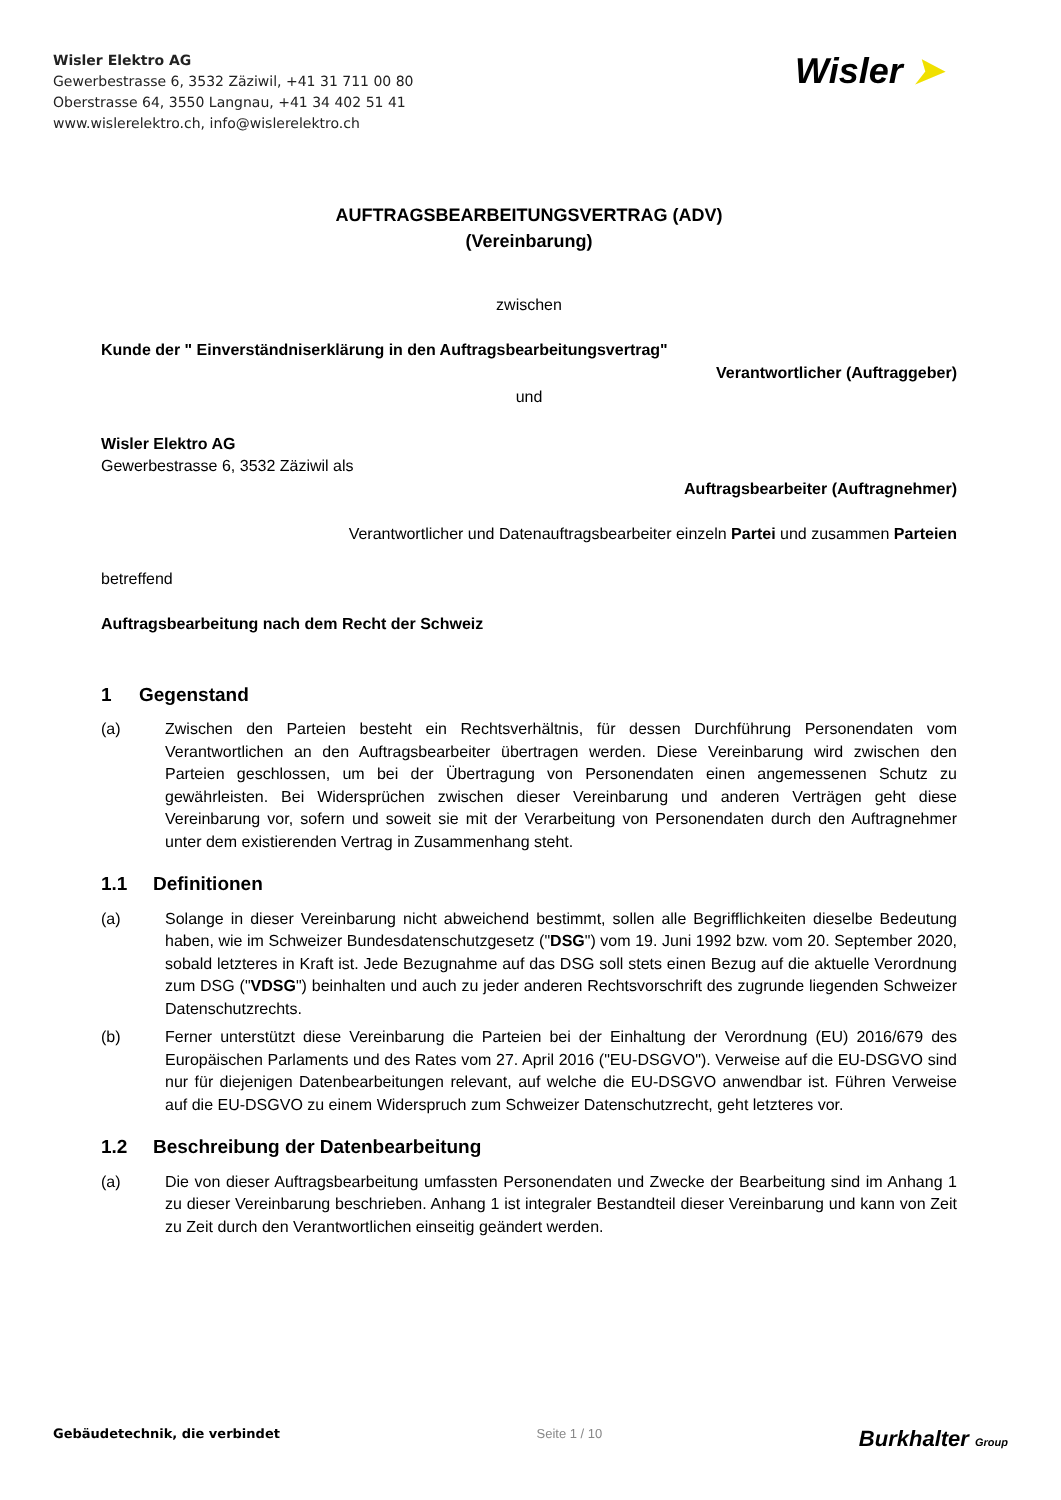Wisler Elektro AG
Gewerbestrasse 6, 3532 Zäziwil, +41 31 711 00 80
Oberstrasse 64, 3550 Langnau, +41 34 402 51 41
www.wislerelektro.ch, info@wislerelektro.ch
Wisler ➤
AUFTRAGSBEARBEITUNGSVERTRAG (ADV)
(Vereinbarung)
zwischen
Kunde der " Einverständniserklärung in den Auftragsbearbeitungsvertrag"
Verantwortlicher (Auftraggeber)
und
Wisler Elektro AG
Gewerbestrasse 6, 3532 Zäziwil als
Auftragsbearbeiter (Auftragnehmer)
Verantwortlicher und Datenauftragsbearbeiter einzeln Partei und zusammen Parteien
betreffend
Auftragsbearbeitung nach dem Recht der Schweiz
1 Gegenstand
(a) Zwischen den Parteien besteht ein Rechtsverhältnis, für dessen Durchführung Personendaten vom Verantwortlichen an den Auftragsbearbeiter übertragen werden. Diese Vereinbarung wird zwischen den Parteien geschlossen, um bei der Übertragung von Personendaten einen angemessenen Schutz zu gewährleisten. Bei Widersprüchen zwischen dieser Vereinbarung und anderen Verträgen geht diese Vereinbarung vor, sofern und soweit sie mit der Verarbeitung von Personendaten durch den Auftragnehmer unter dem existierenden Vertrag in Zusammenhang steht.
1.1 Definitionen
(a) Solange in dieser Vereinbarung nicht abweichend bestimmt, sollen alle Begrifflichkeiten dieselbe Bedeutung haben, wie im Schweizer Bundesdatenschutzgesetz ("DSG") vom 19. Juni 1992 bzw. vom 20. September 2020, sobald letzteres in Kraft ist. Jede Bezugnahme auf das DSG soll stets einen Bezug auf die aktuelle Verordnung zum DSG ("VDSG") beinhalten und auch zu jeder anderen Rechtsvorschrift des zugrunde liegenden Schweizer Datenschutzrechts.
(b) Ferner unterstützt diese Vereinbarung die Parteien bei der Einhaltung der Verordnung (EU) 2016/679 des Europäischen Parlaments und des Rates vom 27. April 2016 ("EU-DSGVO"). Verweise auf die EU-DSGVO sind nur für diejenigen Datenbearbeitungen relevant, auf welche die EU-DSGVO anwendbar ist. Führen Verweise auf die EU-DSGVO zu einem Widerspruch zum Schweizer Datenschutzrecht, geht letzteres vor.
1.2 Beschreibung der Datenbearbeitung
(a) Die von dieser Auftragsbearbeitung umfassten Personendaten und Zwecke der Bearbeitung sind im Anhang 1 zu dieser Vereinbarung beschrieben. Anhang 1 ist integraler Bestandteil dieser Vereinbarung und kann von Zeit zu Zeit durch den Verantwortlichen einseitig geändert werden.
Gebäudetechnik, die verbindet Seite 1 / 10 Burkhalter Group